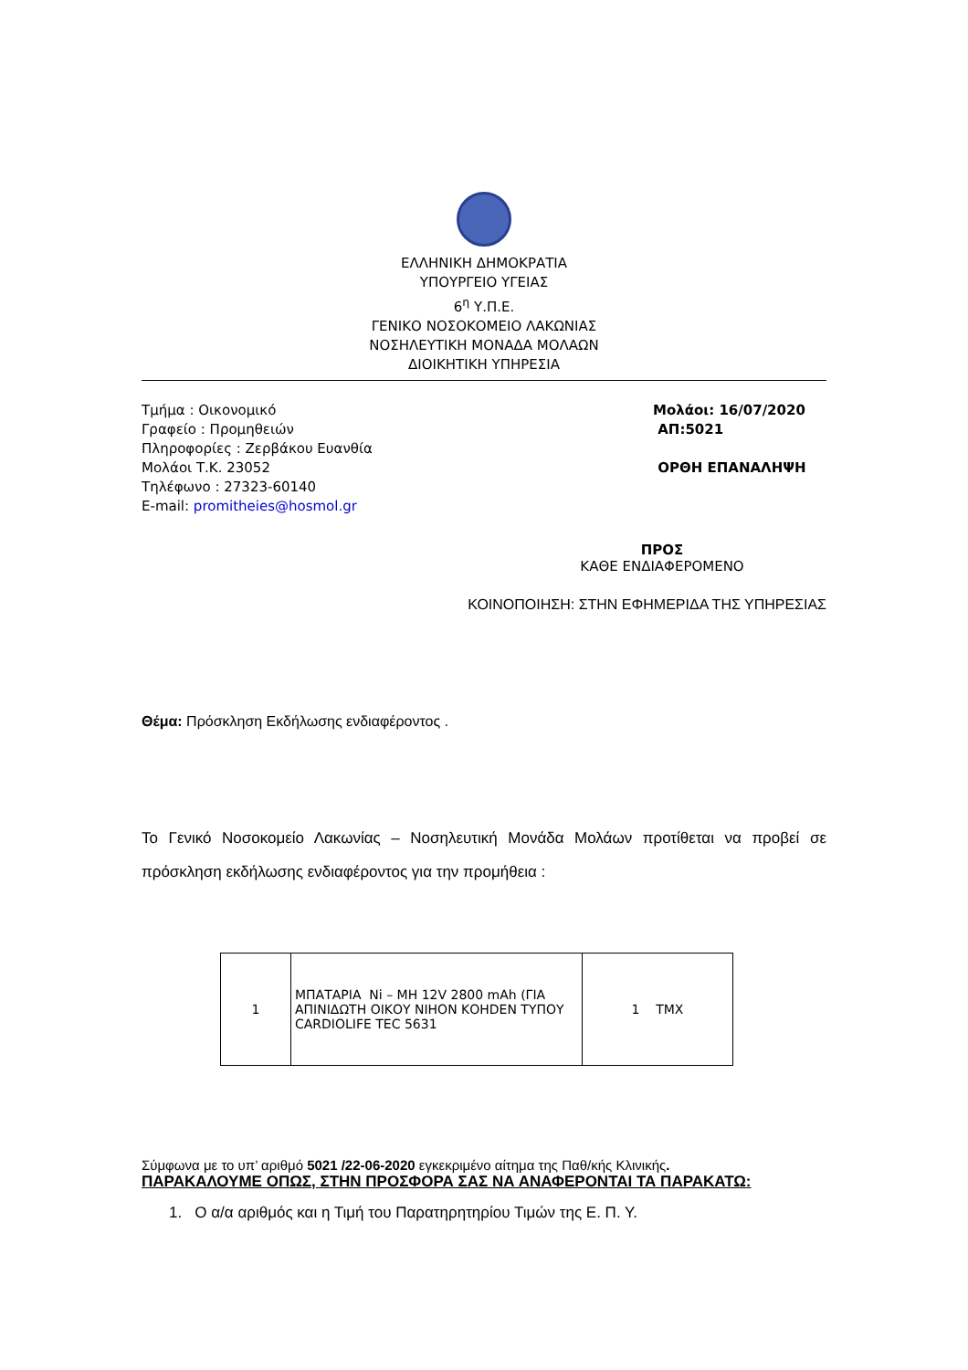ΕΛΛΗΝΙΚΗ ΔΗΜΟΚΡΑΤΙΑ
ΥΠΟΥΡΓΕΙΟ ΥΓΕΙΑΣ
6<sup>η</sup> Υ.Π.Ε.
ΓΕΝΙΚΟ ΝΟΣΟΚΟΜΕΙΟ ΛΑΚΩΝΙΑΣ
ΝΟΣΗΛΕΥΤΙΚΗ ΜΟΝΑΔΑ ΜΟΛΑΩΝ
ΔΙΟΙΚΗΤΙΚΗ ΥΠΗΡΕΣΙΑ
Τμήμα : Οικονομικό
Γραφείο : Προμηθειών
Πληροφορίες : Ζερβάκου Ευανθία
Μολάοι Τ.Κ. 23052
Τηλέφωνο : 27323-60140
E-mail: promitheies@hosmol.gr
Μολάοι: 16/07/2020
ΑΠ:5021
ΟΡΘΗ ΕΠΑΝΑΛΗΨΗ
ΠΡΟΣ
ΚΑΘΕ ΕΝΔΙΑΦΕΡΟΜΕΝΟ
ΚΟΙΝΟΠΟΙΗΣΗ: ΣΤΗΝ ΕΦΗΜΕΡΙΔΑ ΤΗΣ ΥΠΗΡΕΣΙΑΣ
Θέμα: Πρόσκληση Εκδήλωσης ενδιαφέροντος .
Το Γενικό Νοσοκομείο Λακωνίας – Νοσηλευτική Μονάδα Μολάων προτίθεται να προβεί σε πρόσκληση εκδήλωσης ενδιαφέροντος για την προμήθεια :
| 1 | ΜΠΑΤΑΡΙΑ Ni – MH 12V 2800 mAh (ΓΙΑ ΑΠΙΝΙΔΩΤΗ ΟΙΚΟΥ ΝΙΗΟΝ ΚΟΗDEN ΤΥΠΟΥ CARDIOLIFE TEC 5631 | 1 ΤΜΧ |
Σύμφωνα με το υπ’ αριθμό 5021 /22-06-2020 εγκεκριμένο αίτημα της Παθ/κής Κλινικής.
ΠΑΡΑΚΑΛΟΥΜΕ ΟΠΩΣ, ΣΤΗΝ ΠΡΟΣΦΟΡΑ ΣΑΣ ΝΑ ΑΝΑΦΕΡΟΝΤΑΙ ΤΑ ΠΑΡΑΚΑΤΩ:
1. Ο α/α αριθμός και η Τιμή του Παρατηρητηρίου Τιμών της Ε. Π. Υ.